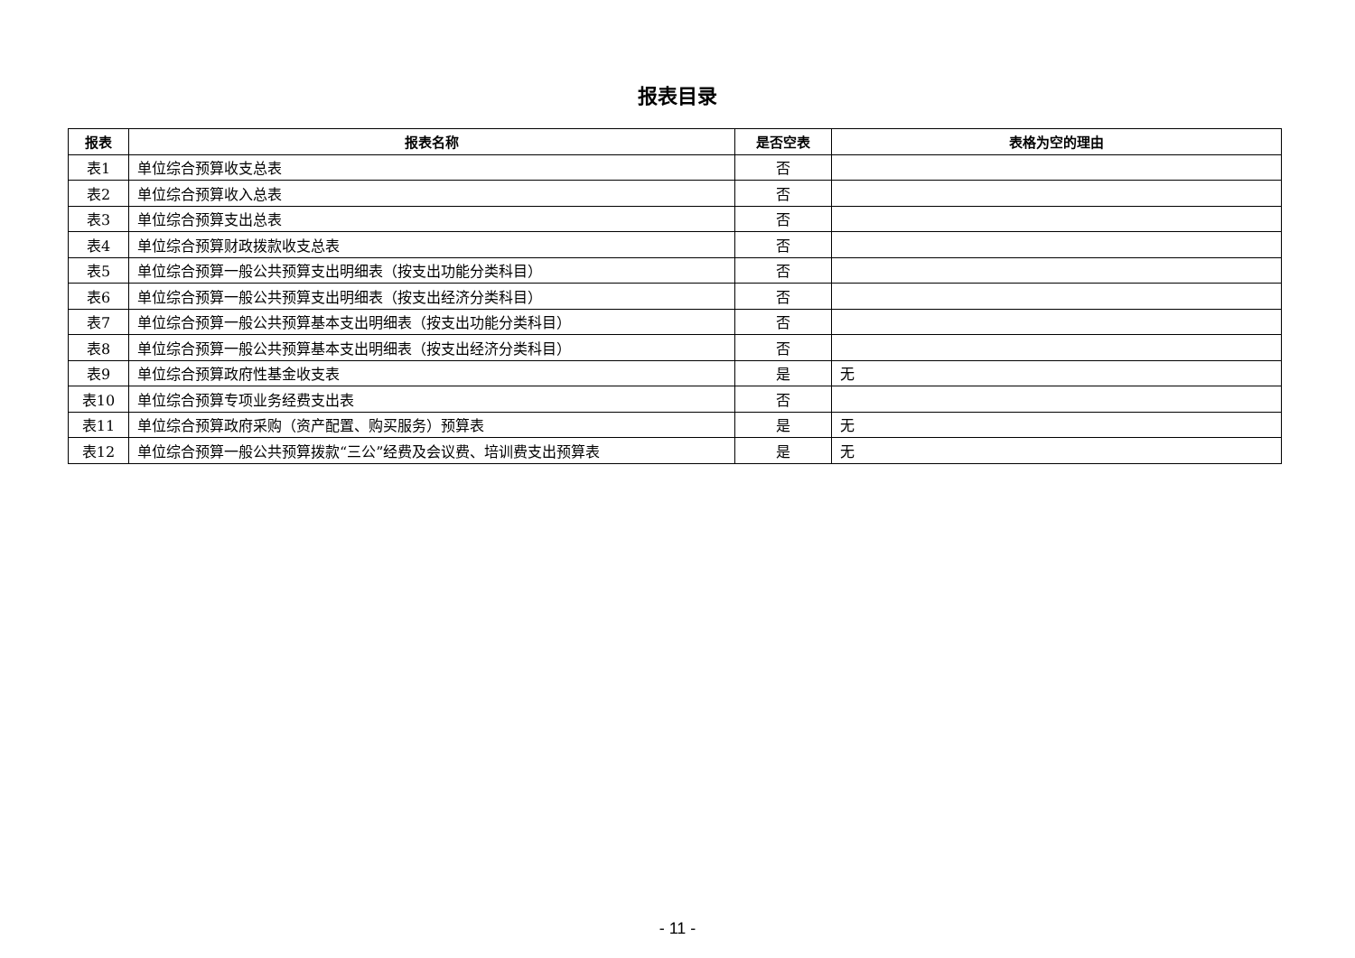报表目录
| 报表 | 报表名称 | 是否空表 | 表格为空的理由 |
| --- | --- | --- | --- |
| 表1 | 单位综合预算收支总表 | 否 | |
| 表2 | 单位综合预算收入总表 | 否 | |
| 表3 | 单位综合预算支出总表 | 否 | |
| 表4 | 单位综合预算财政拨款收支总表 | 否 | |
| 表5 | 单位综合预算一般公共预算支出明细表（按支出功能分类科目） | 否 | |
| 表6 | 单位综合预算一般公共预算支出明细表（按支出经济分类科目） | 否 | |
| 表7 | 单位综合预算一般公共预算基本支出明细表（按支出功能分类科目） | 否 | |
| 表8 | 单位综合预算一般公共预算基本支出明细表（按支出经济分类科目） | 否 | |
| 表9 | 单位综合预算政府性基金收支表 | 是 | 无 |
| 表10 | 单位综合预算专项业务经费支出表 | 否 | |
| 表11 | 单位综合预算政府采购（资产配置、购买服务）预算表 | 是 | 无 |
| 表12 | 单位综合预算一般公共预算拨款“三公”经费及会议费、培训费支出预算表 | 是 | 无 |
- 11 -